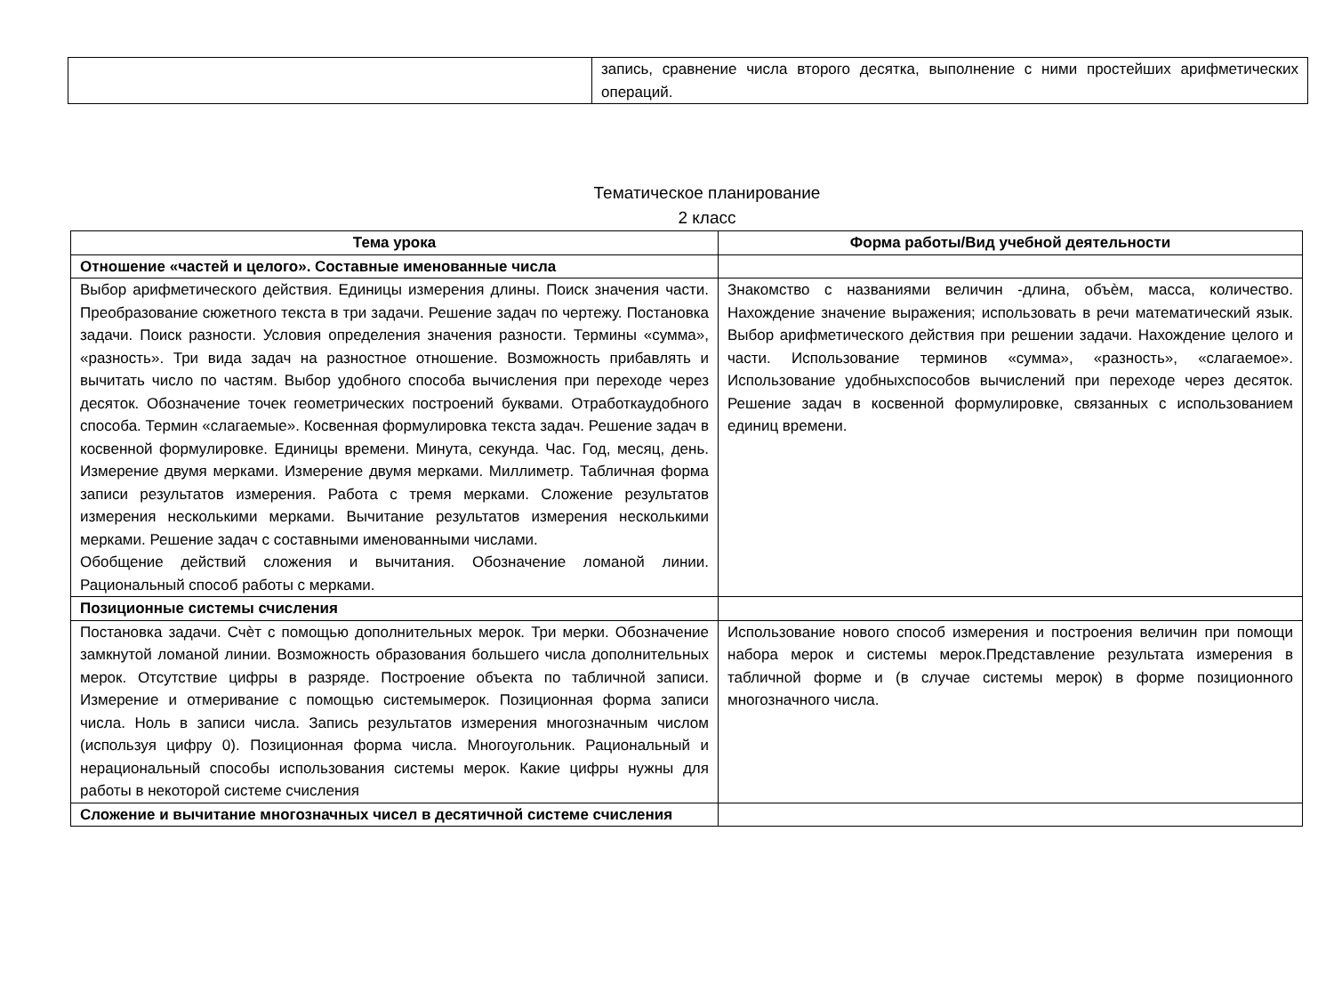| | запись, сравнение числа второго десятка, выполнение с ними простейших арифметических операций. |
Тематическое планирование
2 класс
| Тема урока | Форма работы/Вид учебной деятельности |
| --- | --- |
| Отношение «частей и целого». Составные именованные числа | |
| Выбор арифметического действия. Единицы измерения длины. Поиск значения части. Преобразование сюжетного текста в три задачи. Решение задач по чертежу. Постановка задачи. Поиск разности. Условия определения значения разности. Термины «сумма», «разность». Три вида задач на разностное отношение. Возможность прибавлять и вычитать число по частям. Выбор удобного способа вычисления при переходе через десяток. Обозначение точек геометрических построений буквами. Отработкаудобного способа. Термин «слагаемые». Косвенная формулировка текста задач. Решение задач в косвенной формулировке. Единицы времени. Минута, секунда. Час. Год, месяц, день. Измерение двумя мерками. Измерение двумя мерками. Миллиметр. Табличная форма записи результатов измерения. Работа с тремя мерками. Сложение результатов измерения несколькими мерками. Вычитание результатов измерения несколькими мерками. Решение задач с составными именованными числами. Обобщение действий сложения и вычитания. Обозначение ломаной линии. Рациональный способ работы с мерками. | Знакомство с названиями величин -длина, объѐм, масса, количество. Нахождение значение выражения; использовать в речи математический язык. Выбор арифметического действия при решении задачи. Нахождение целого и части. Использование терминов «сумма», «разность», «слагаемое». Использование удобныхспособов вычислений при переходе через десяток. Решение задач в косвенной формулировке, связанных с использованием единиц времени. |
| Позиционные системы счисления | |
| Постановка задачи. Счѐт с помощью дополнительных мерок. Три мерки. Обозначение замкнутой ломаной линии. Возможность образования большего числа дополнительных мерок. Отсутствие цифры в разряде. Построение объекта по табличной записи. Измерение и отмеривание с помощью системымерок. Позиционная форма записи числа. Ноль в записи числа. Запись результатов измерения многозначным числом (используя цифру 0). Позиционная форма числа. Многоугольник. Рациональный и нерациональный способы использования системы мерок. Какие цифры нужны для работы в некоторой системе счисления | Использование нового способ измерения и построения величин при помощи набора мерок и системы мерок.Представление результата измерения в табличной форме и (в случае системы мерок) в форме позиционного многозначного числа. |
| Сложение и вычитание многозначных чисел в десятичной системе счисления | |